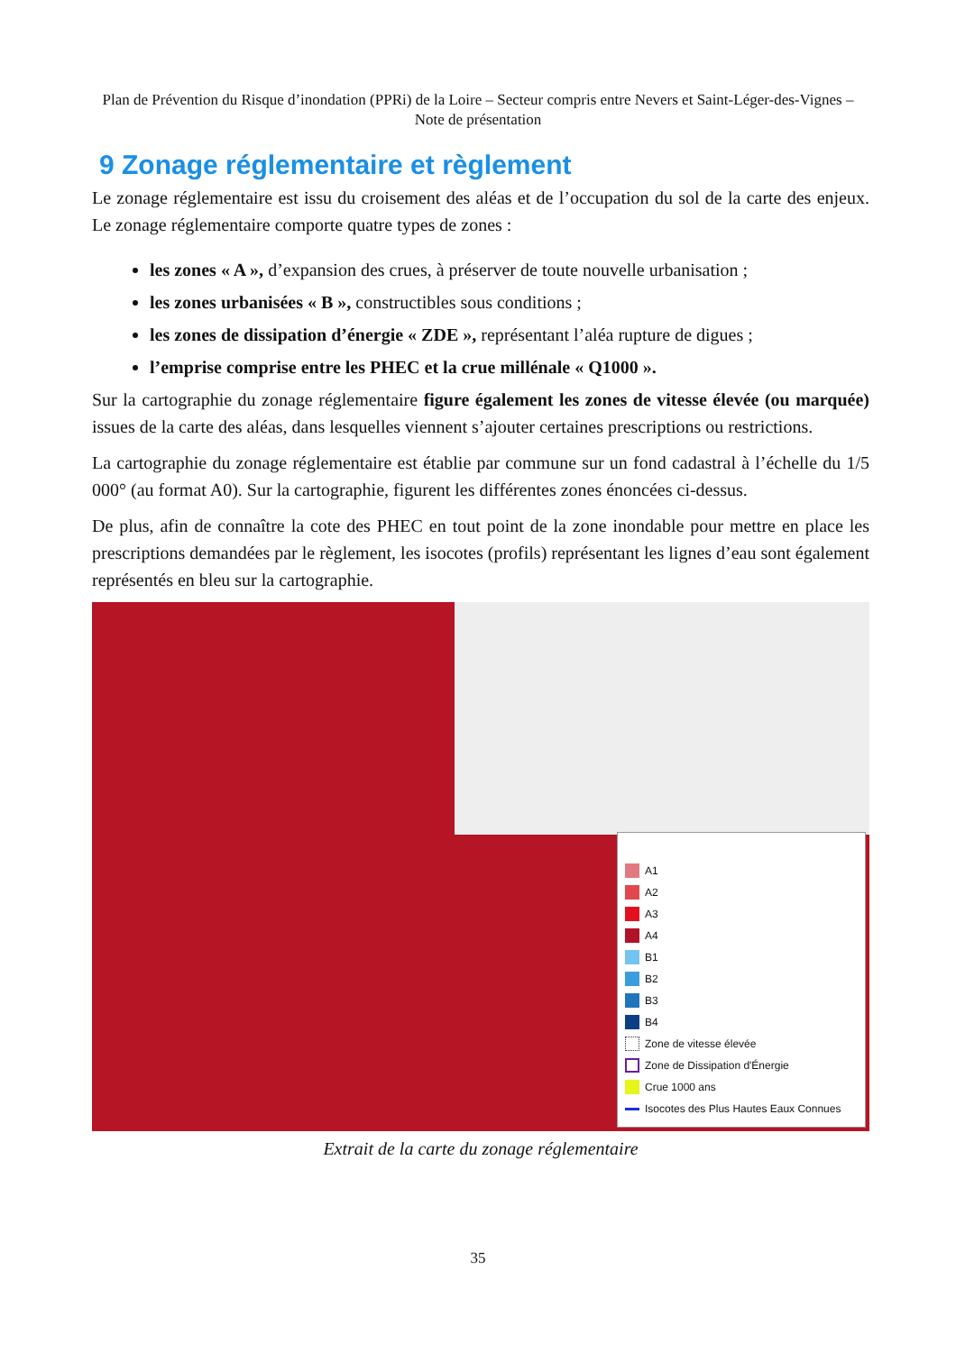Plan de Prévention du Risque d’inondation (PPRi) de la Loire – Secteur compris entre Nevers et Saint-Léger-des-Vignes – Note de présentation
9 Zonage réglementaire et règlement
Le zonage réglementaire est issu du croisement des aléas et de l’occupation du sol de la carte des enjeux. Le zonage réglementaire comporte quatre types de zones :
les zones « A », d’expansion des crues, à préserver de toute nouvelle urbanisation ;
les zones urbanisées « B », constructibles sous conditions ;
les zones de dissipation d’énergie « ZDE », représentant l’aléa rupture de digues ;
l’emprise comprise entre les PHEC et la crue millénale « Q1000 ».
Sur la cartographie du zonage réglementaire figure également les zones de vitesse élevée (ou marquée) issues de la carte des aléas, dans lesquelles viennent s’ajouter certaines prescriptions ou restrictions.
La cartographie du zonage réglementaire est établie par commune sur un fond cadastral à l’échelle du 1/5 000° (au format A0). Sur la cartographie, figurent les différentes zones énoncées ci-dessus.
De plus, afin de connaître la cote des PHEC en tout point de la zone inondable pour mettre en place les prescriptions demandées par le règlement, les isocotes (profils) représentant les lignes d’eau sont également représentés en bleu sur la cartographie.
A1
A2
A3
A4
B1
B2
B3
B4
Zone de vitesse élevée
Zone de Dissipation d'Énergie
Crue 1000 ans
Isocotes des Plus Hautes Eaux Connues
Extrait de la carte du zonage réglementaire
35